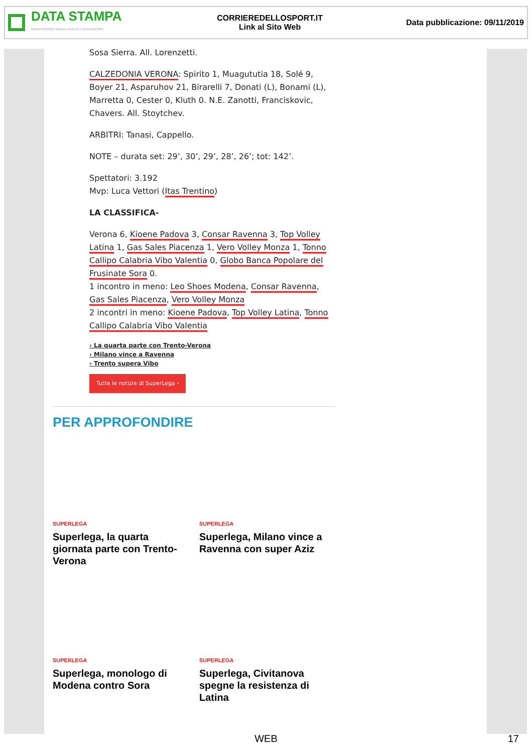DATA STAMPA
MONITORAGGIO MEDIA, ANALISI E REPUTAZIONE
CORRIEREDELLOSPORT.IT
Link al Sito Web
Data pubblicazione: 09/11/2019
Sosa Sierra. All. Lorenzetti.
CALZEDONIA VERONA: Spirito 1, Muagututia 18, Solé 9, Boyer 21, Asparuhov 21, Birarelli 7, Donati (L), Bonami (L), Marretta 0, Cester 0, Kluth 0. N.E. Zanotti, Franciskovic, Chavers. All. Stoytchev.
ARBITRI: Tanasi, Cappello.
NOTE – durata set: 29’, 30’, 29’, 28’, 26’; tot: 142’.
Spettatori: 3.192
Mvp: Luca Vettori (Itas Trentino)
LA CLASSIFICA-
Verona 6, Kioene Padova 3, Consar Ravenna 3, Top Volley Latina 1, Gas Sales Piacenza 1, Vero Volley Monza 1, Tonno Callipo Calabria Vibo Valentia 0, Globo Banca Popolare del Frusinate Sora 0.
1 incontro in meno: Leo Shoes Modena, Consar Ravenna, Gas Sales Piacenza, Vero Volley Monza
2 incontri in meno: Kioene Padova, Top Volley Latina, Tonno Callipo Calabria Vibo Valentia
› La quarta parte con Trento-Verona
› Milano vince a Ravenna
› Trento supera Vibo
Tutte le notizie di SuperLega ›
PER APPROFONDIRE
SUPERLEGA
Superlega, la quarta giornata parte con Trento-Verona
SUPERLEGA
Superlega, Milano vince a Ravenna con super Aziz
SUPERLEGA
Superlega, monologo di Modena contro Sora
SUPERLEGA
Superlega, Civitanova spegne la resistenza di Latina
WEB 17